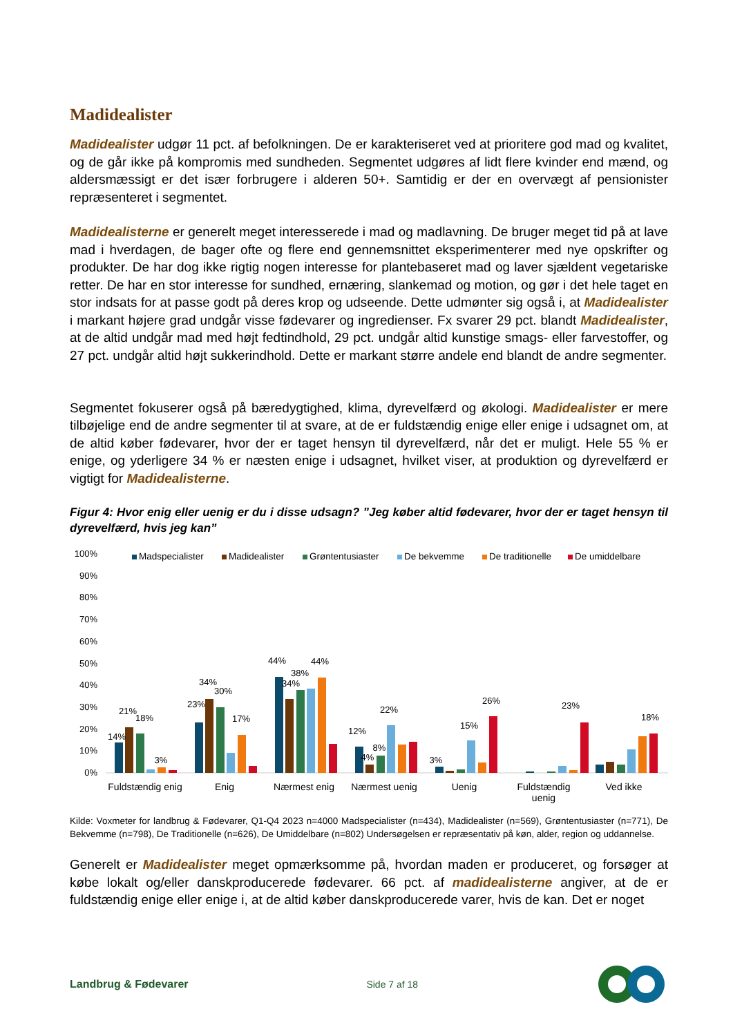Madidealister
Madidealister udgør 11 pct. af befolkningen. De er karakteriseret ved at prioritere god mad og kvalitet, og de går ikke på kompromis med sundheden. Segmentet udgøres af lidt flere kvinder end mænd, og aldersmæssigt er det især forbrugere i alderen 50+. Samtidig er der en overvægt af pensionister repræsenteret i segmentet.
Madidealisterne er generelt meget interesserede i mad og madlavning. De bruger meget tid på at lave mad i hverdagen, de bager ofte og flere end gennemsnittet eksperimenterer med nye opskrifter og produkter. De har dog ikke rigtig nogen interesse for plantebaseret mad og laver sjældent vegetariske retter. De har en stor interesse for sundhed, ernæring, slankemad og motion, og gør i det hele taget en stor indsats for at passe godt på deres krop og udseende. Dette udmønter sig også i, at Madidealister i markant højere grad undgår visse fødevarer og ingredienser. Fx svarer 29 pct. blandt Madidealister, at de altid undgår mad med højt fedtindhold, 29 pct. undgår altid kunstige smags- eller farvestoffer, og 27 pct. undgår altid højt sukkerindhold. Dette er markant større andele end blandt de andre segmenter.
Segmentet fokuserer også på bæredygtighed, klima, dyrevelfærd og økologi. Madidealister er mere tilbøjelige end de andre segmenter til at svare, at de er fuldstændig enige eller enige i udsagnet om, at de altid køber fødevarer, hvor der er taget hensyn til dyrevelfærd, når det er muligt. Hele 55 % er enige, og yderligere 34 % er næsten enige i udsagnet, hvilket viser, at produktion og dyrevelfærd er vigtigt for Madidealisterne.
Figur 4: Hvor enig eller uenig er du i disse udsagn? ”Jeg køber altid fødevarer, hvor der er taget hensyn til dyrevelfærd, hvis jeg kan”
100%
90%
80%
70%
60%
50%
40%
30%
20%
10%
0%
Madspecialister
Madidealister
Grøntentusiaster
De bekvemme
De traditionelle
De umiddelbare
14%
21%
18%
3%
23%
34%
30%
17%
44%
34%
38%
44%
12%
4%
8%
22%
3%
15%
26%
23%
18%
Fuldstændig enig
Enig
Nærmest enig
Nærmest uenig
Uenig
Fuldstændig
uenig
Ved ikke
Kilde: Voxmeter for landbrug & Fødevarer, Q1-Q4 2023 n=4000 Madspecialister (n=434), Madidealister (n=569), Grøntentusiaster (n=771), De Bekvemme (n=798), De Traditionelle (n=626), De Umiddelbare (n=802) Undersøgelsen er repræsentativ på køn, alder, region og uddannelse.
Generelt er Madidealister meget opmærksomme på, hvordan maden er produceret, og forsøger at købe lokalt og/eller danskproducerede fødevarer. 66 pct. af madidealisterne angiver, at de er fuldstændig enige eller enige i, at de altid køber danskproducerede varer, hvis de kan. Det er noget
Landbrug & Fødevarer Side 7 af 18